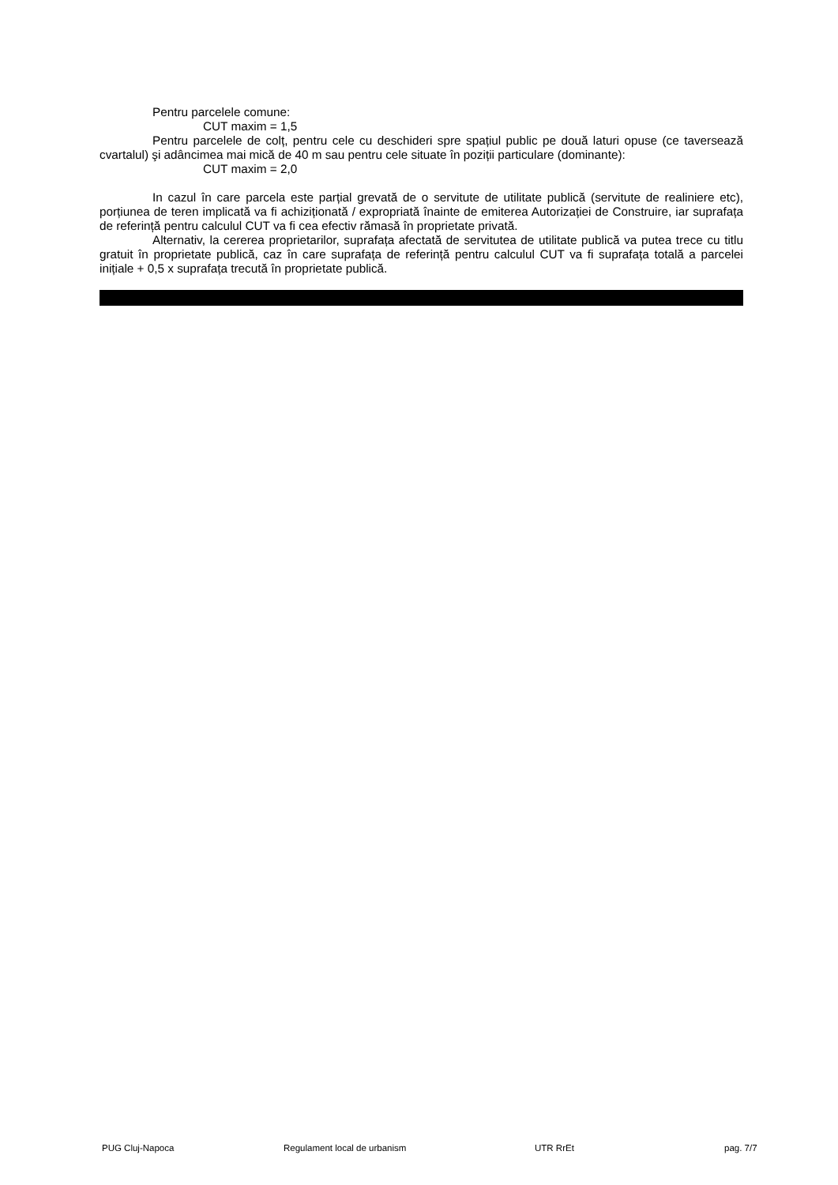Pentru parcelele comune:
CUT maxim = 1,5
Pentru parcelele de colț, pentru cele cu deschideri spre spațiul public pe două laturi opuse (ce taversează cvartalul) şi adâncimea mai mică de 40 m sau pentru cele situate în poziții particulare (dominante):
CUT maxim = 2,0
In cazul în care parcela este parțial grevată de o servitute de utilitate publică (servitute de realiniere etc), porțiunea de teren implicată va fi achiziționată / expropriată înainte de emiterea Autorizației de Construire, iar suprafața de referință pentru calculul CUT va fi cea efectiv rămasă în proprietate privată.
Alternativ, la cererea proprietarilor, suprafața afectată de servitutea de utilitate publică va putea trece cu titlu gratuit în proprietate publică, caz în care suprafața de referință pentru calculul CUT va fi suprafața totală a parcelei inițiale + 0,5 x suprafața trecută în proprietate publică.
PUG Cluj-Napoca Regulament local de urbanism UTR RrEt pag. 7/7